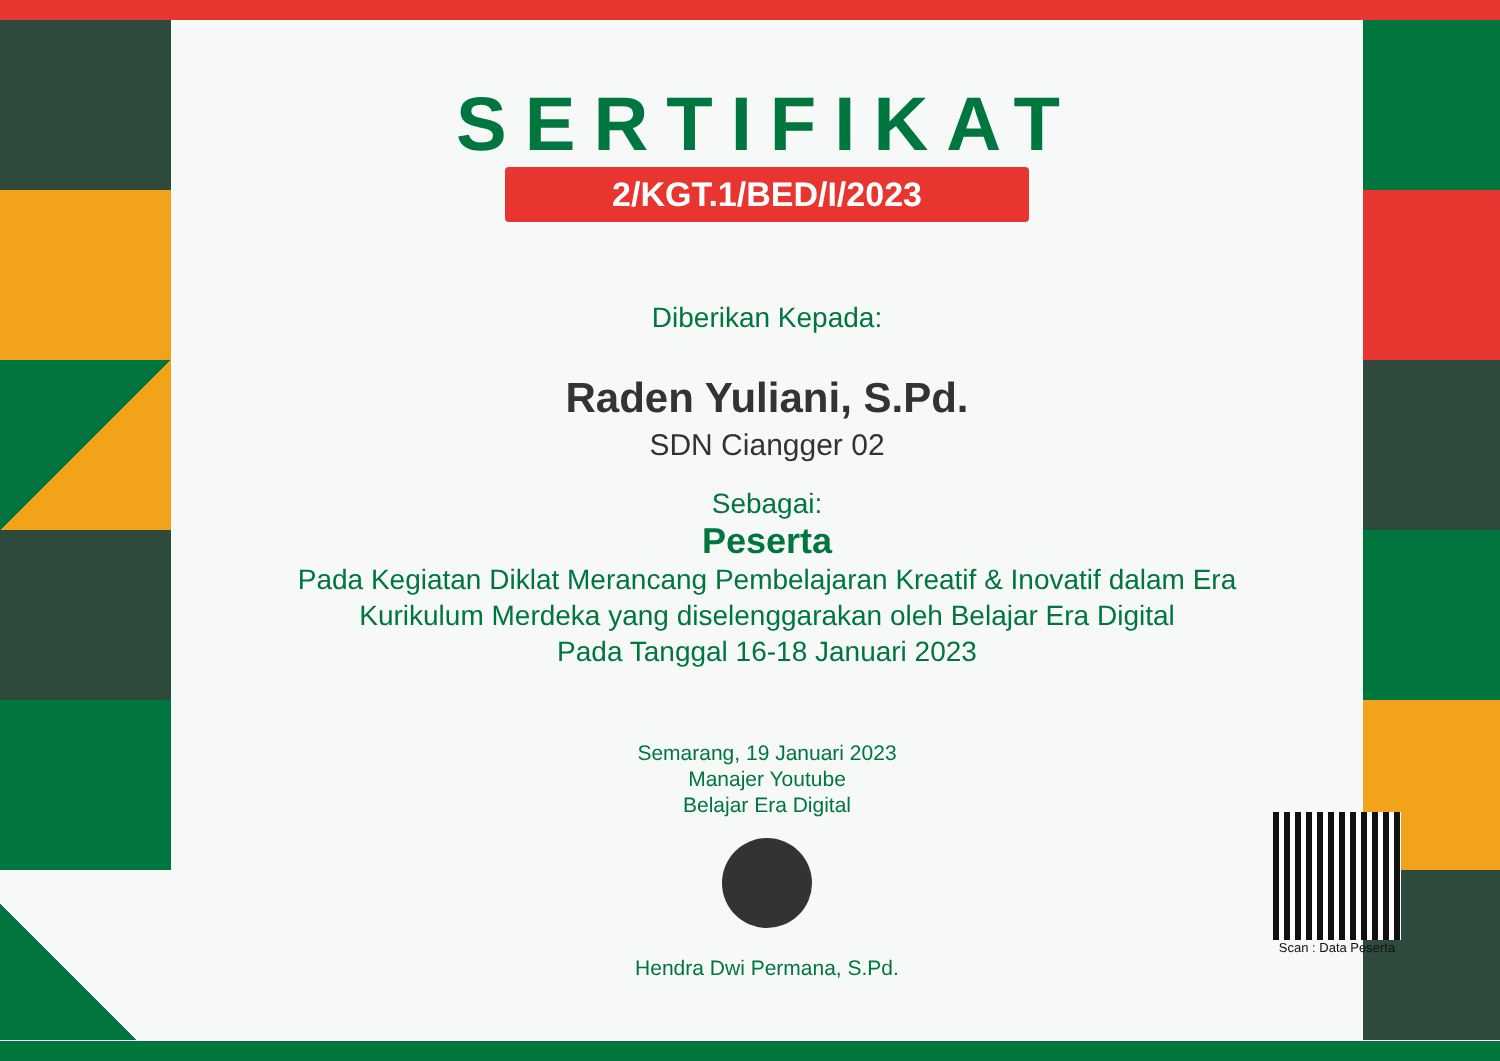SERTIFIKAT
2/KGT.1/BED/I/2023
Diberikan Kepada:
Raden Yuliani, S.Pd.
SDN Ciangger 02
Sebagai:
Peserta
Pada Kegiatan Diklat Merancang Pembelajaran Kreatif & Inovatif dalam Era
Kurikulum Merdeka yang diselenggarakan oleh Belajar Era Digital
Pada Tanggal 16-18 Januari 2023
Semarang, 19 Januari 2023
Manajer Youtube
Belajar Era Digital
Hendra Dwi Permana, S.Pd.
Scan : Data Peserta